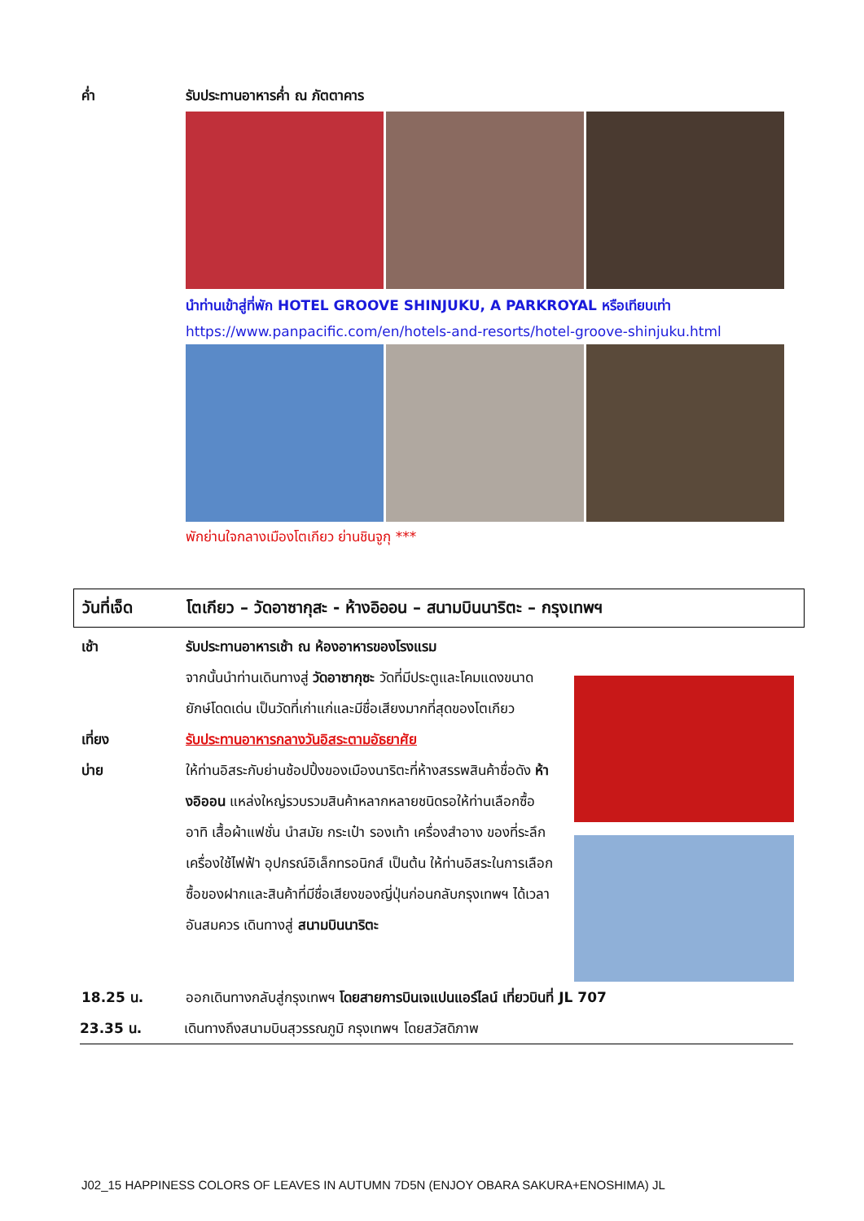ค่ำ รับประทานอาหารค่ำ ณ ภัตตาคาร
นำท่านเข้าสู่ที่พัก HOTEL GROOVE SHINJUKU, A PARKROYAL หรือเทียบเท่า
https://www.panpacific.com/en/hotels-and-resorts/hotel-groove-shinjuku.html
พักย่านใจกลางเมืองโตเกียว ย่านชินจูกุ ***
วันที่เจ็ด โตเกียว – วัดอาซากุสะ - ห้างอิออน – สนามบินนาริตะ – กรุงเทพฯ
เช้า รับประทานอาหารเช้า ณ ห้องอาหารของโรงแรม
จากนั้นนำท่านเดินทางสู่ วัดอาซากุซะ วัดที่มีประตูและโคมแดงขนาดยักษ์โดดเด่น เป็นวัดที่เก่าแก่และมีชื่อเสียงมากที่สุดของโตเกียว
เที่ยง รับประทานอาหารกลางวันอิสระตามอัธยาศัย
บ่าย ให้ท่านอิสระกับย่านช้อปปิ้งของเมืองนาริตะที่ห้างสรรพสินค้าชื่อดัง ห้างอิออน แหล่งใหญ่รวบรวมสินค้าหลากหลายชนิดรอให้ท่านเลือกซื้อ อาทิ เสื้อผ้าแฟชั่น นำสมัย กระเป๋า รองเท้า เครื่องสำอาง ของที่ระลึก เครื่องใช้ไฟฟ้า อุปกรณ์อิเล็กทรอนิกส์ เป็นต้น ให้ท่านอิสระในการเลือกซื้อของฝากและสินค้าที่มีชื่อเสียงของญี่ปุ่นก่อนกลับกรุงเทพฯ ได้เวลาอันสมควร เดินทางสู่ สนามบินนาริตะ
18.25 น. ออกเดินทางกลับสู่กรุงเทพฯ โดยสายการบินเจแปนแอร์ไลน์ เที่ยวบินที่ JL 707
23.35 น. เดินทางถึงสนามบินสุวรรณภูมิ กรุงเทพฯ โดยสวัสดิภาพ
J02_15 HAPPINESS COLORS OF LEAVES IN AUTUMN 7D5N (ENJOY OBARA SAKURA+ENOSHIMA) JL